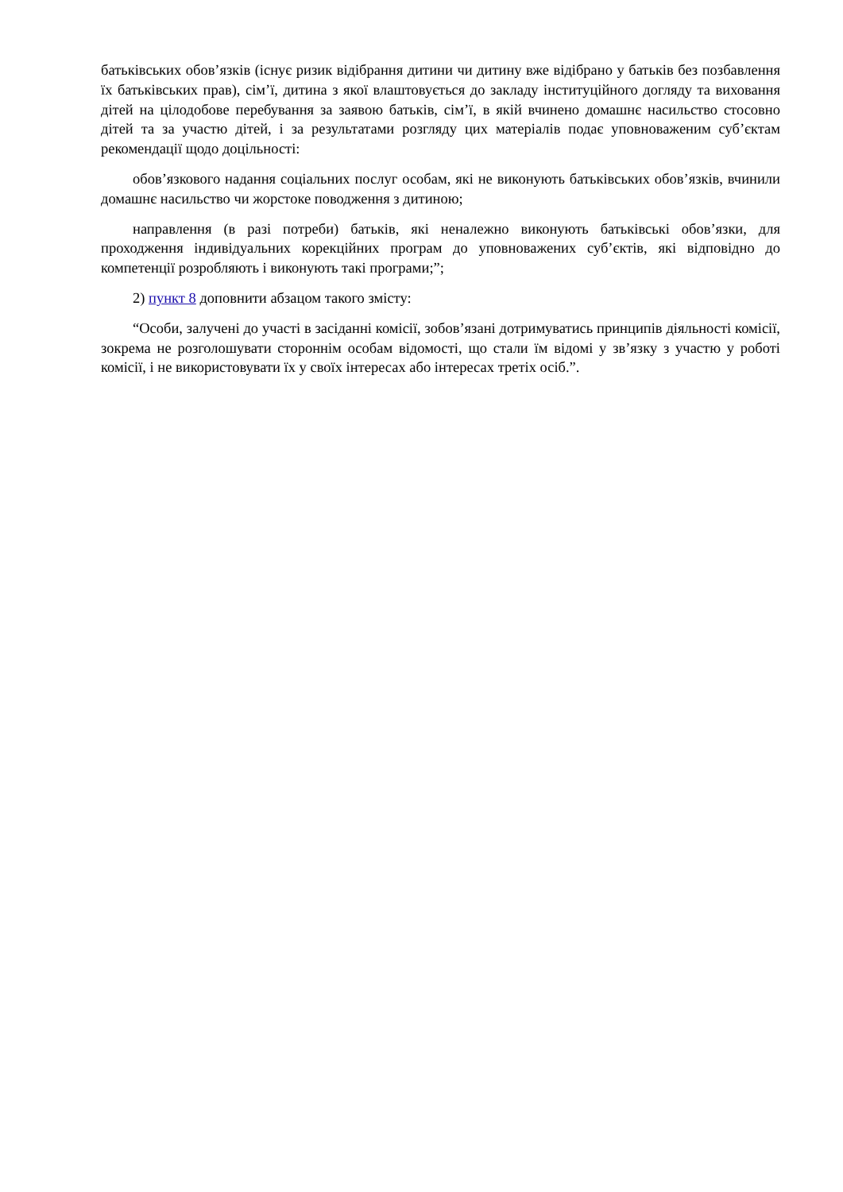батьківських обов’язків (існує ризик відібрання дитини чи дитину вже відібрано у батьків без позбавлення їх батьківських прав), сім’ї, дитина з якої влаштовується до закладу інституційного догляду та виховання дітей на цілодобове перебування за заявою батьків, сім’ї, в якій вчинено домашнє насильство стосовно дітей та за участю дітей, і за результатами розгляду цих матеріалів подає уповноваженим суб’єктам рекомендації щодо доцільності:
обов’язкового надання соціальних послуг особам, які не виконують батьківських обов’язків, вчинили домашнє насильство чи жорстоке поводження з дитиною;
направлення (в разі потреби) батьків, які неналежно виконують батьківські обов’язки, для проходження індивідуальних корекційних програм до уповноважених суб’єктів, які відповідно до компетенції розробляють і виконують такі програми;”;
2) пункт 8 доповнити абзацом такого змісту:
“Особи, залучені до участі в засіданні комісії, зобов’язані дотримуватись принципів діяльності комісії, зокрема не розголошувати стороннім особам відомості, що стали їм відомі у зв’язку з участю у роботі комісії, і не використовувати їх у своїх інтересах або інтересах третіх осіб.”.